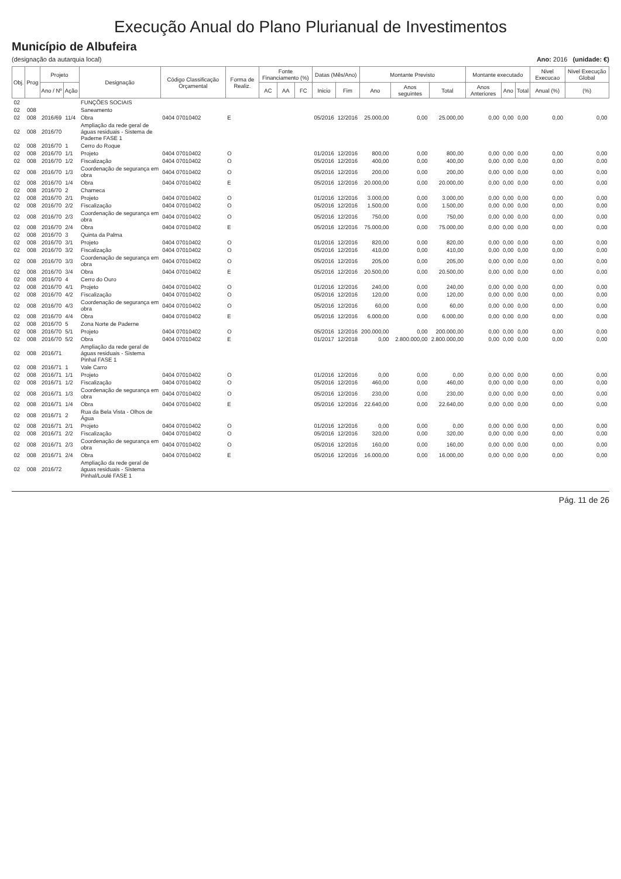Execução Anual do Plano Plurianual de Investimentos
Município de Albufeira
(designação da autarquia local) Ano: 2016 (unidade: €)
| Obj. | Prog | Projeto | | Designação | Código Classificação Orçamental | Forma de Realiz. | Fonte Financiamento (%) | | | Datas (Mês/Ano) | | Montante Previsto | | | Montante executado | | | Nivel Execucao | Nivel Execução Global |
| --- | --- | --- | --- | --- | --- | --- | --- | --- | --- | --- | --- | --- | --- | --- | --- | --- | --- | --- | --- |
| | | Ano / Nº | Ação | | | | AC | AA | FC | Inicio | Fim | Ano | Anos seguintes | Total | Anos Anteriores | Ano | Total | Anual (%) | (%) |
| 02 | | | | FUNÇÕES SOCIAIS | | | | | | | | | | | | | | | |
| 02 | 008 | | | Saneamento | | | | | | | | | | | | | | | |
| 02 | 008 | 2016/69 | 11/4 | Obra | 0404 07010402 | E | | | | 05/2016 | 12/2016 | 25.000,00 | 0,00 | 25.000,00 | 0,00 | 0,00 | 0,00 | 0,00 | 0,00 |
| 02 | 008 | 2016/70 | | Ampliação da rede geral de águas residuais - Sistema de Paderne FASE 1 | | | | | | | | | | | | | | | |
| 02 | 008 | 2016/70 | 1 | Cerro do Roque | | | | | | | | | | | | | | | |
| 02 | 008 | 2016/70 | 1/1 | Projeto | 0404 07010402 | O | | | | 01/2016 | 12/2016 | 800,00 | 0,00 | 800,00 | 0,00 | 0,00 | 0,00 | 0,00 | 0,00 |
| 02 | 008 | 2016/70 | 1/2 | Fiscalização | 0404 07010402 | O | | | | 05/2016 | 12/2016 | 400,00 | 0,00 | 400,00 | 0,00 | 0,00 | 0,00 | 0,00 | 0,00 |
| 02 | 008 | 2016/70 | 1/3 | Coordenação de segurança em obra | 0404 07010402 | O | | | | 05/2016 | 12/2016 | 200,00 | 0,00 | 200,00 | 0,00 | 0,00 | 0,00 | 0,00 | 0,00 |
| 02 | 008 | 2016/70 | 1/4 | Obra | 0404 07010402 | E | | | | 05/2016 | 12/2016 | 20.000,00 | 0,00 | 20.000,00 | 0,00 | 0,00 | 0,00 | 0,00 | 0,00 |
| 02 | 008 | 2016/70 | 2 | Charneca | | | | | | | | | | | | | | | |
| 02 | 008 | 2016/70 | 2/1 | Projeto | 0404 07010402 | O | | | | 01/2016 | 12/2016 | 3.000,00 | 0,00 | 3.000,00 | 0,00 | 0,00 | 0,00 | 0,00 | 0,00 |
| 02 | 008 | 2016/70 | 2/2 | Fiscalização | 0404 07010402 | O | | | | 05/2016 | 12/2016 | 1.500,00 | 0,00 | 1.500,00 | 0,00 | 0,00 | 0,00 | 0,00 | 0,00 |
| 02 | 008 | 2016/70 | 2/3 | Coordenação de segurança em obra | 0404 07010402 | O | | | | 05/2016 | 12/2016 | 750,00 | 0,00 | 750,00 | 0,00 | 0,00 | 0,00 | 0,00 | 0,00 |
| 02 | 008 | 2016/70 | 2/4 | Obra | 0404 07010402 | E | | | | 05/2016 | 12/2016 | 75.000,00 | 0,00 | 75.000,00 | 0,00 | 0,00 | 0,00 | 0,00 | 0,00 |
| 02 | 008 | 2016/70 | 3 | Quinta da Palma | | | | | | | | | | | | | | | |
| 02 | 008 | 2016/70 | 3/1 | Projeto | 0404 07010402 | O | | | | 01/2016 | 12/2016 | 820,00 | 0,00 | 820,00 | 0,00 | 0,00 | 0,00 | 0,00 | 0,00 |
| 02 | 008 | 2016/70 | 3/2 | Fiscalização | 0404 07010402 | O | | | | 05/2016 | 12/2016 | 410,00 | 0,00 | 410,00 | 0,00 | 0,00 | 0,00 | 0,00 | 0,00 |
| 02 | 008 | 2016/70 | 3/3 | Coordenação de segurança em obra | 0404 07010402 | O | | | | 05/2016 | 12/2016 | 205,00 | 0,00 | 205,00 | 0,00 | 0,00 | 0,00 | 0,00 | 0,00 |
| 02 | 008 | 2016/70 | 3/4 | Obra | 0404 07010402 | E | | | | 05/2016 | 12/2016 | 20.500,00 | 0,00 | 20.500,00 | 0,00 | 0,00 | 0,00 | 0,00 | 0,00 |
| 02 | 008 | 2016/70 | 4 | Cerro do Ouro | | | | | | | | | | | | | | | |
| 02 | 008 | 2016/70 | 4/1 | Projeto | 0404 07010402 | O | | | | 01/2016 | 12/2016 | 240,00 | 0,00 | 240,00 | 0,00 | 0,00 | 0,00 | 0,00 | 0,00 |
| 02 | 008 | 2016/70 | 4/2 | Fiscalização | 0404 07010402 | O | | | | 05/2016 | 12/2016 | 120,00 | 0,00 | 120,00 | 0,00 | 0,00 | 0,00 | 0,00 | 0,00 |
| 02 | 008 | 2016/70 | 4/3 | Coordenação de segurança em obra | 0404 07010402 | O | | | | 05/2016 | 12/2016 | 60,00 | 0,00 | 60,00 | 0,00 | 0,00 | 0,00 | 0,00 | 0,00 |
| 02 | 008 | 2016/70 | 4/4 | Obra | 0404 07010402 | E | | | | 05/2016 | 12/2016 | 6.000,00 | 0,00 | 6.000,00 | 0,00 | 0,00 | 0,00 | 0,00 | 0,00 |
| 02 | 008 | 2016/70 | 5 | Zona Norte de Paderne | | | | | | | | | | | | | | | |
| 02 | 008 | 2016/70 | 5/1 | Projeto | 0404 07010402 | O | | | | 05/2016 | 12/2016 | 200.000,00 | 0,00 | 200.000,00 | 0,00 | 0,00 | 0,00 | 0,00 | 0,00 |
| 02 | 008 | 2016/70 | 5/2 | Obra | 0404 07010402 | E | | | | 01/2017 | 12/2018 | 0,00 | 2.800.000,00 | 2.800.000,00 | 0,00 | 0,00 | 0,00 | 0,00 | 0,00 |
| 02 | 008 | 2016/71 | | Ampliação da rede geral de águas residuais - Sistema Pinhal FASE 1 | | | | | | | | | | | | | | | |
| 02 | 008 | 2016/71 | 1 | Vale Carro | | | | | | | | | | | | | | | |
| 02 | 008 | 2016/71 | 1/1 | Projeto | 0404 07010402 | O | | | | 01/2016 | 12/2016 | 0,00 | 0,00 | 0,00 | 0,00 | 0,00 | 0,00 | 0,00 | 0,00 |
| 02 | 008 | 2016/71 | 1/2 | Fiscalização | 0404 07010402 | O | | | | 05/2016 | 12/2016 | 460,00 | 0,00 | 460,00 | 0,00 | 0,00 | 0,00 | 0,00 | 0,00 |
| 02 | 008 | 2016/71 | 1/3 | Coordenação de segurança em obra | 0404 07010402 | O | | | | 05/2016 | 12/2016 | 230,00 | 0,00 | 230,00 | 0,00 | 0,00 | 0,00 | 0,00 | 0,00 |
| 02 | 008 | 2016/71 | 1/4 | Obra | 0404 07010402 | E | | | | 05/2016 | 12/2016 | 22.640,00 | 0,00 | 22.640,00 | 0,00 | 0,00 | 0,00 | 0,00 | 0,00 |
| 02 | 008 | 2016/71 | 2 | Rua da Bela Vista - Olhos de Água | | | | | | | | | | | | | | | |
| 02 | 008 | 2016/71 | 2/1 | Projeto | 0404 07010402 | O | | | | 01/2016 | 12/2016 | 0,00 | 0,00 | 0,00 | 0,00 | 0,00 | 0,00 | 0,00 | 0,00 |
| 02 | 008 | 2016/71 | 2/2 | Fiscalização | 0404 07010402 | O | | | | 05/2016 | 12/2016 | 320,00 | 0,00 | 320,00 | 0,00 | 0,00 | 0,00 | 0,00 | 0,00 |
| 02 | 008 | 2016/71 | 2/3 | Coordenação de segurança em obra | 0404 07010402 | O | | | | 05/2016 | 12/2016 | 160,00 | 0,00 | 160,00 | 0,00 | 0,00 | 0,00 | 0,00 | 0,00 |
| 02 | 008 | 2016/71 | 2/4 | Obra | 0404 07010402 | E | | | | 05/2016 | 12/2016 | 16.000,00 | 0,00 | 16.000,00 | 0,00 | 0,00 | 0,00 | 0,00 | 0,00 |
| 02 | 008 | 2016/72 | | Ampliação da rede geral de águas residuais - Sistema Pinhal/Loulé FASE 1 | | | | | | | | | | | | | | | |
Pág. 11 de 26